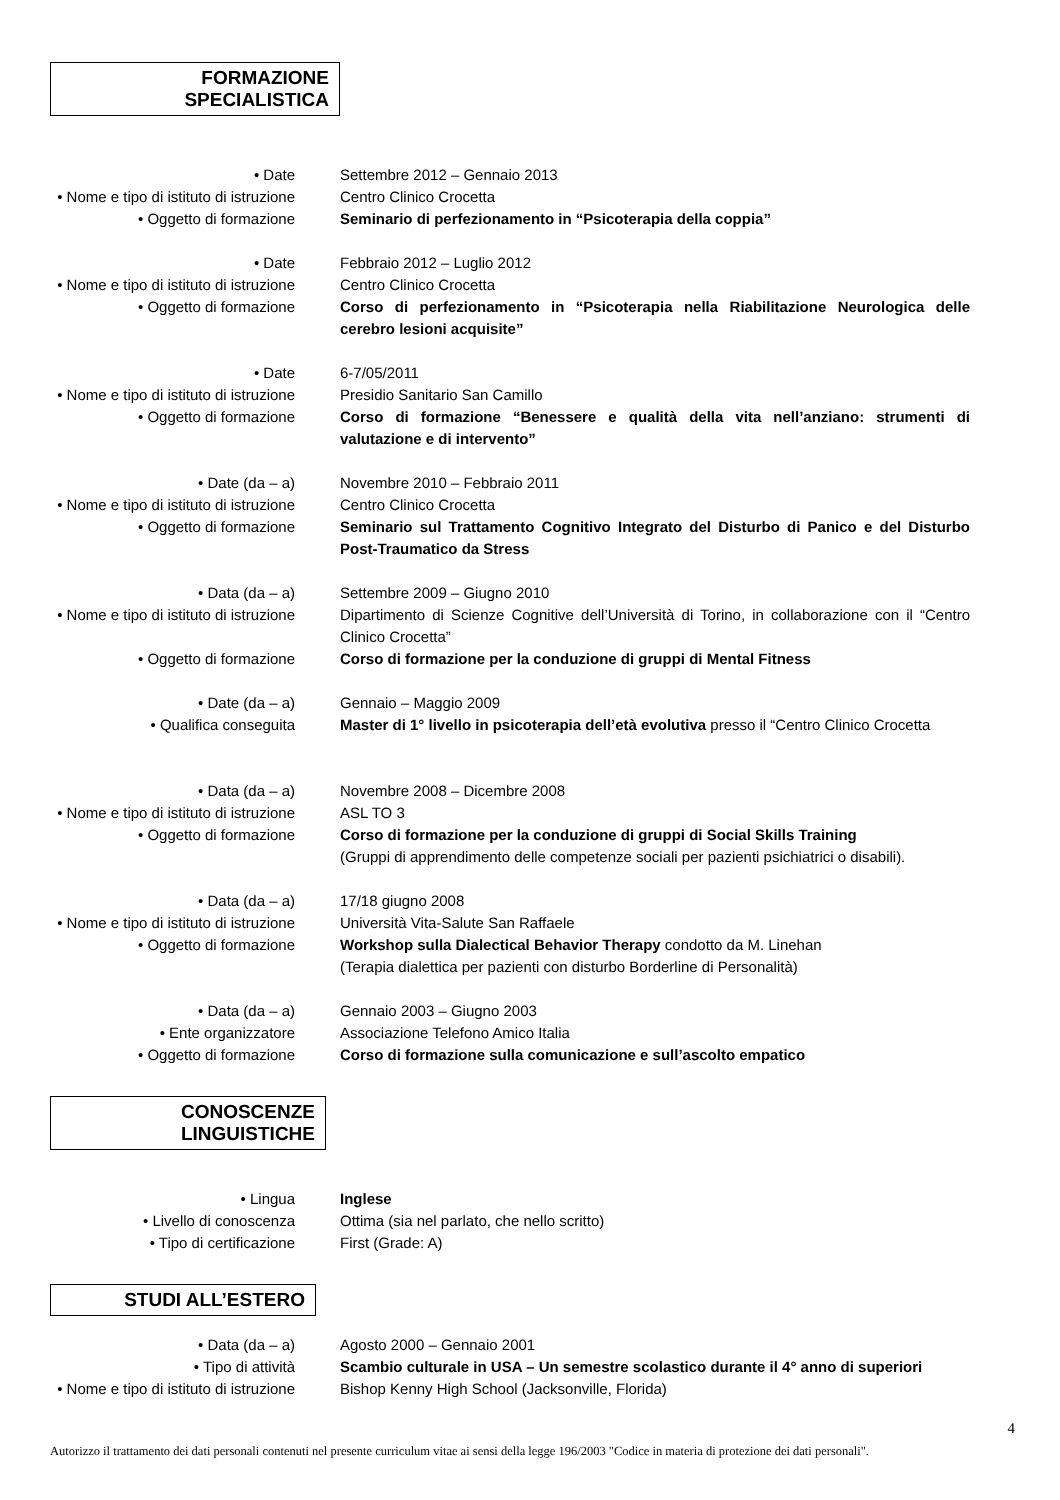FORMAZIONE SPECIALISTICA
• Date Settembre 2012 – Gennaio 2013
• Nome e tipo di istituto di istruzione
Centro Clinico Crocetta
• Oggetto di formazione Seminario di perfezionamento in “Psicoterapia della coppia”
• Date Febbraio 2012 – Luglio 2012
• Nome e tipo di istituto di istruzione
Centro Clinico Crocetta
• Oggetto di formazione Corso di perfezionamento in “Psicoterapia nella Riabilitazione Neurologica delle cerebro lesioni acquisite”
• Date 6-7/05/2011
• Nome e tipo di istituto di istruzione
Presidio Sanitario San Camillo
• Oggetto di formazione Corso di formazione “Benessere e qualità della vita nell’anziano: strumenti di valutazione e di intervento”
• Date (da – a) Novembre 2010 – Febbraio 2011
• Nome e tipo di istituto di istruzione
Centro Clinico Crocetta
• Oggetto di formazione Seminario sul Trattamento Cognitivo Integrato del Disturbo di Panico e del Disturbo Post-Traumatico da Stress
• Data (da – a) Settembre 2009 – Giugno 2010
• Nome e tipo di istituto di istruzione
Dipartimento di Scienze Cognitive dell’Università di Torino, in collaborazione con il “Centro Clinico Crocetta”
• Oggetto di formazione Corso di formazione per la conduzione di gruppi di Mental Fitness
• Date (da – a) Gennaio – Maggio 2009
• Qualifica conseguita Master di 1° livello in psicoterapia dell’età evolutiva presso il “Centro Clinico Crocetta
• Data (da – a) Novembre 2008 – Dicembre 2008
• Nome e tipo di istituto di istruzione
ASL TO 3
• Oggetto di formazione Corso di formazione per la conduzione di gruppi di Social Skills Training
(Gruppi di apprendimento delle competenze sociali per pazienti psichiatrici o disabili).
• Data (da – a) 17/18 giugno 2008
• Nome e tipo di istituto di istruzione
Università Vita-Salute San Raffaele
• Oggetto di formazione Workshop sulla Dialectical Behavior Therapy condotto da M. Linehan
(Terapia dialettica per pazienti con disturbo Borderline di Personalità)
• Data (da – a) Gennaio 2003 – Giugno 2003
• Ente organizzatore Associazione Telefono Amico Italia
• Oggetto di formazione Corso di formazione sulla comunicazione e sull’ascolto empatico
CONOSCENZE LINGUISTICHE
• Lingua Inglese
• Livello di conoscenza Ottima (sia nel parlato, che nello scritto)
• Tipo di certificazione First (Grade: A)
STUDI ALL’ESTERO
• Data (da – a) Agosto 2000 – Gennaio 2001
• Tipo di attività Scambio culturale in USA – Un semestre scolastico durante il 4° anno di superiori
• Nome e tipo di istituto di istruzione
Bishop Kenny High School (Jacksonville, Florida)
Autorizzo il trattamento dei dati personali contenuti nel presente curriculum vitae ai sensi della legge 196/2003 "Codice in materia di protezione dei dati personali".
4